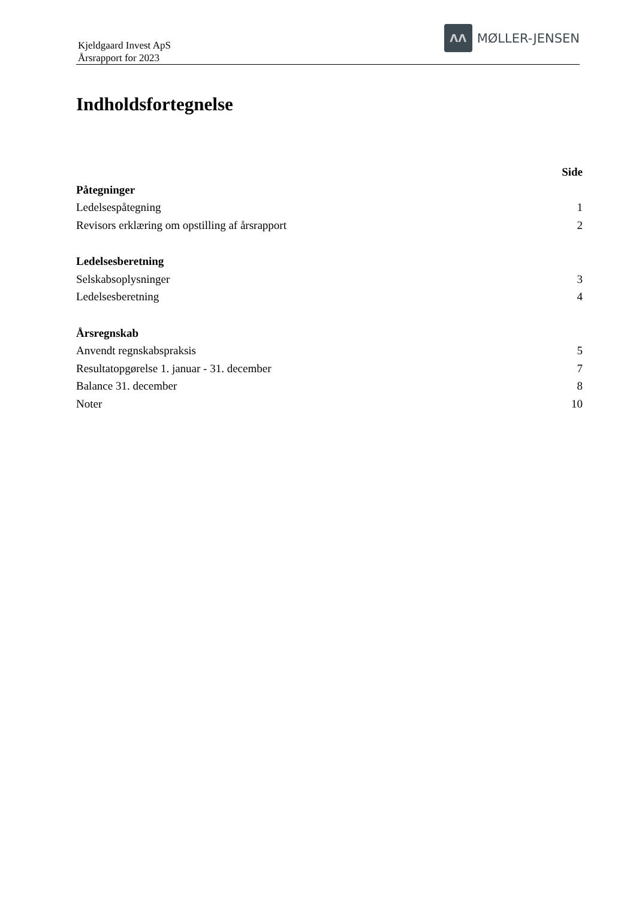Kjeldgaard Invest ApS
Årsrapport for 2023
ΛΛ
MØLLER-JENSEN
Indholdsfortegnelse
Side
Påtegninger
Ledelsespåtegning 1
Revisors erklæring om opstilling af årsrapport 2
Ledelsesberetning
Selskabsoplysninger 3
Ledelsesberetning 4
Årsregnskab
Anvendt regnskabspraksis 5
Resultatopgørelse 1. januar - 31. december 7
Balance 31. december 8
Noter 10